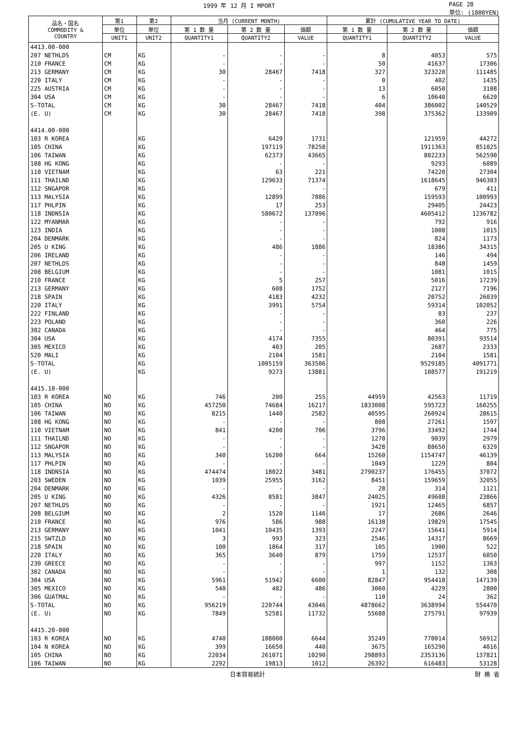1999 年 12 月 I MPORT PAGE 28
単位: (1000YEN)
| 品名・国名 COMMODITY & COUNTRY | 第1 | 第2 | 当月 (CURRENT MONTH) | | | 累計 (CUMULATIVE YEAR TO DATE) | | |
| --- | --- | --- | --- | --- | --- | --- | --- | --- |
| | 単位 | 単位 | 第 1 数 量 | 第 2 数 量 | 価額 | 第 1 数 量 | 第 2 数 量 | 価額 |
| | UNIT1 | UNIT2 | QUANTITY1 | QUANTITY2 | VALUE | QUANTITY1 | QUANTITY2 | VALUE |
| 4413.00-000 | | | | | | | | |
| 207 NETHLDS | CM | KG | - | - | - | 8 | 4053 | 575 |
| 210 FRANCE | CM | KG | - | - | - | 50 | 41637 | 17306 |
| 213 GERMANY | CM | KG | 30 | 28467 | 7418 | 327 | 323220 | 111485 |
| 220 ITALY | CM | KG | - | - | - | 0 | 402 | 1435 |
| 225 AUSTRIA | CM | KG | - | - | - | 13 | 6050 | 3108 |
| 304 USA | CM | KG | - | - | - | 6 | 10640 | 6620 |
| S-TOTAL | CM | KG | 30 | 28467 | 7418 | 404 | 386002 | 140529 |
| (E. U) | CM | KG | 30 | 28467 | 7418 | 398 | 375362 | 133909 |
| 4414.00-000 | | | | | | | | |
| 103 R KOREA | | KG | | 6429 | 1731 | | 121959 | 44272 |
| 105 CHINA | | KG | | 197119 | 78258 | | 1911363 | 851025 |
| 106 TAIWAN | | KG | | 62373 | 43665 | | 802233 | 562590 |
| 108 HG KONG | | KG | | - | - | | 9293 | 6089 |
| 110 VIETNAM | | KG | | 63 | 221 | | 74220 | 27304 |
| 111 THAILND | | KG | | 129633 | 71374 | | 1618645 | 946303 |
| 112 SNGAPOR | | KG | | - | - | | 679 | 411 |
| 113 MALYSIA | | KG | | 12899 | 7886 | | 159593 | 100993 |
| 117 PHLPIN | | KG | | 17 | 253 | | 29405 | 24423 |
| 118 INDNSIA | | KG | | 580672 | 137096 | | 4605412 | 1236782 |
| 122 MYANMAR | | KG | | - | - | | 792 | 916 |
| 123 INDIA | | KG | | - | - | | 1008 | 1015 |
| 204 DENMARK | | KG | | - | - | | 824 | 1173 |
| 205 U KING | | KG | | 486 | 1886 | | 18386 | 34315 |
| 206 IRELAND | | KG | | - | - | | 146 | 494 |
| 207 NETHLDS | | KG | | - | - | | 848 | 1459 |
| 208 BELGIUM | | KG | | - | - | | 1081 | 1015 |
| 210 FRANCE | | KG | | 5 | 257 | | 5016 | 17239 |
| 213 GERMANY | | KG | | 608 | 1752 | | 2127 | 7196 |
| 218 SPAIN | | KG | | 4183 | 4232 | | 20752 | 26039 |
| 220 ITALY | | KG | | 3991 | 5754 | | 59314 | 102052 |
| 222 FINLAND | | KG | | - | - | | 83 | 237 |
| 223 POLAND | | KG | | - | - | | 360 | 226 |
| 302 CANADA | | KG | | - | - | | 464 | 775 |
| 304 USA | | KG | | 4174 | 7355 | | 80391 | 93514 |
| 305 MEXICO | | KG | | 403 | 205 | | 2687 | 2333 |
| 520 MALI | | KG | | 2104 | 1581 | | 2104 | 1581 |
| S-TOTAL | | KG | | 1005159 | 363506 | | 9529185 | 4091771 |
| (E. U) | | KG | | 9273 | 13881 | | 108577 | 191219 |
| 4415.10-000 | | | | | | | | |
| 103 R KOREA | NO | KG | 746 | 200 | 255 | 44959 | 42563 | 11719 |
| 105 CHINA | NO | KG | 457250 | 74684 | 16217 | 1833008 | 595723 | 160255 |
| 106 TAIWAN | NO | KG | 8215 | 1440 | 2582 | 40595 | 260924 | 28615 |
| 108 HG KONG | NO | KG | - | - | - | 808 | 27261 | 1597 |
| 110 VIETNAM | NO | KG | 841 | 4200 | 706 | 3796 | 33492 | 1744 |
| 111 THAILND | NO | KG | - | - | - | 1270 | 9039 | 2979 |
| 112 SNGAPOR | NO | KG | - | - | - | 3428 | 88650 | 6329 |
| 113 MALYSIA | NO | KG | 340 | 16200 | 664 | 15260 | 1154747 | 46139 |
| 117 PHLPIN | NO | KG | - | - | - | 1049 | 1229 | 804 |
| 118 INDNSIA | NO | KG | 474474 | 18022 | 3481 | 2790237 | 176455 | 37072 |
| 203 SWEDEN | NO | KG | 1039 | 25955 | 3162 | 8451 | 159659 | 32055 |
| 204 DENMARK | NO | KG | - | - | - | 28 | 314 | 1121 |
| 205 U KING | NO | KG | 4326 | 8581 | 3847 | 24025 | 49608 | 23866 |
| 207 NETHLDS | NO | KG | - | - | - | 1921 | 12465 | 6857 |
| 208 BELGIUM | NO | KG | 2 | 1520 | 1146 | 17 | 2686 | 2646 |
| 210 FRANCE | NO | KG | 976 | 586 | 988 | 16138 | 19829 | 17545 |
| 213 GERMANY | NO | KG | 1041 | 10435 | 1393 | 2247 | 15641 | 5914 |
| 215 SWTZLD | NO | KG | 3 | 993 | 323 | 2546 | 14317 | 8669 |
| 218 SPAIN | NO | KG | 100 | 1864 | 317 | 105 | 1900 | 522 |
| 220 ITALY | NO | KG | 365 | 3640 | 879 | 1759 | 12537 | 6050 |
| 230 GREECE | NO | KG | - | - | - | 997 | 1152 | 1363 |
| 302 CANADA | NO | KG | - | - | - | 1 | 132 | 308 |
| 304 USA | NO | KG | 5961 | 51942 | 6600 | 82847 | 954418 | 147139 |
| 305 MEXICO | NO | KG | 540 | 482 | 486 | 3060 | 4229 | 2800 |
| 306 GUATMAL | NO | KG | - | - | - | 110 | 24 | 362 |
| S-TOTAL | NO | KG | 956219 | 220744 | 43046 | 4878662 | 3638994 | 554470 |
| (E. U) | NO | KG | 7849 | 52581 | 11732 | 55688 | 275791 | 97939 |
| 4415.20-000 | | | | | | | | |
| 103 R KOREA | NO | KG | 4740 | 108000 | 6644 | 35249 | 770014 | 56912 |
| 104 N KOREA | NO | KG | 399 | 16650 | 440 | 3675 | 165290 | 4016 |
| 105 CHINA | NO | KG | 22034 | 261071 | 10290 | 298893 | 2353136 | 137821 |
| 106 TAIWAN | NO | KG | 2292 | 19813 | 1012 | 26392 | 616483 | 53128 |
日本貿易統計 財 務 省